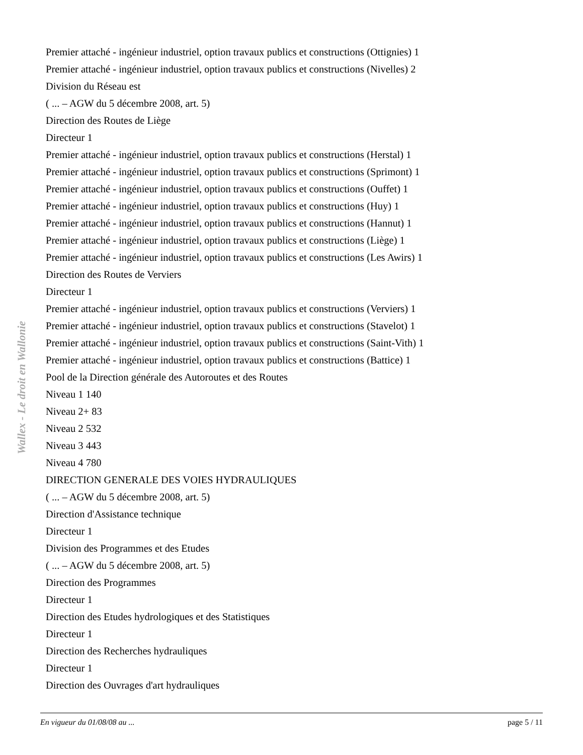Wallex - Le droit en Wallonie
Premier attaché - ingénieur industriel, option travaux publics et constructions (Ottignies) 1
Premier attaché - ingénieur industriel, option travaux publics et constructions (Nivelles) 2
Division du Réseau est
( ... – AGW du 5 décembre 2008, art. 5)
Direction des Routes de Liège
Directeur 1
Premier attaché - ingénieur industriel, option travaux publics et constructions (Herstal) 1
Premier attaché - ingénieur industriel, option travaux publics et constructions (Sprimont) 1
Premier attaché - ingénieur industriel, option travaux publics et constructions (Ouffet) 1
Premier attaché - ingénieur industriel, option travaux publics et constructions (Huy) 1
Premier attaché - ingénieur industriel, option travaux publics et constructions (Hannut) 1
Premier attaché - ingénieur industriel, option travaux publics et constructions (Liège) 1
Premier attaché - ingénieur industriel, option travaux publics et constructions (Les Awirs) 1
Direction des Routes de Verviers
Directeur 1
Premier attaché - ingénieur industriel, option travaux publics et constructions (Verviers) 1
Premier attaché - ingénieur industriel, option travaux publics et constructions (Stavelot) 1
Premier attaché - ingénieur industriel, option travaux publics et constructions (Saint-Vith) 1
Premier attaché - ingénieur industriel, option travaux publics et constructions (Battice) 1
Pool de la Direction générale des Autoroutes et des Routes
Niveau 1 140
Niveau 2+ 83
Niveau 2 532
Niveau 3 443
Niveau 4 780
DIRECTION GENERALE DES VOIES HYDRAULIQUES
( ... – AGW du 5 décembre 2008, art. 5)
Direction d'Assistance technique
Directeur 1
Division des Programmes et des Etudes
( ... – AGW du 5 décembre 2008, art. 5)
Direction des Programmes
Directeur 1
Direction des Etudes hydrologiques et des Statistiques
Directeur 1
Direction des Recherches hydrauliques
Directeur 1
Direction des Ouvrages d'art hydrauliques
En vigueur du 01/08/08 au ... page 5 / 11